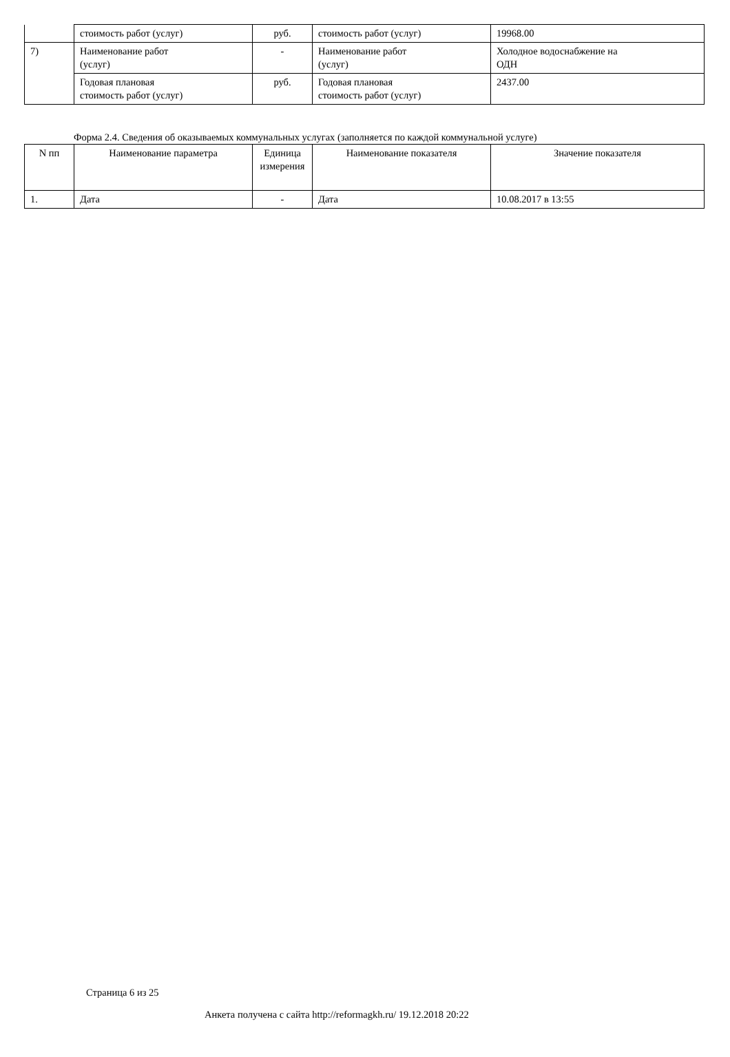| | стоимость работ (услуг) | руб. | стоимость работ (услуг) | 19968.00 |
| 7) | Наименование работ (услуг) | - | Наименование работ (услуг) | Холодное водоснабжение на ОДН |
| | Годовая плановая стоимость работ (услуг) | руб. | Годовая плановая стоимость работ (услуг) | 2437.00 |
Форма 2.4. Сведения об оказываемых коммунальных услугах (заполняется по каждой коммунальной услуге)
| N пп | Наименование параметра | Единица измерения | Наименование показателя | Значение показателя |
| --- | --- | --- | --- | --- |
| 1. | Дата | - | Дата | 10.08.2017 в 13:55 |
Страница 6 из 25
Анкета получена с сайта http://reformagkh.ru/ 19.12.2018 20:22